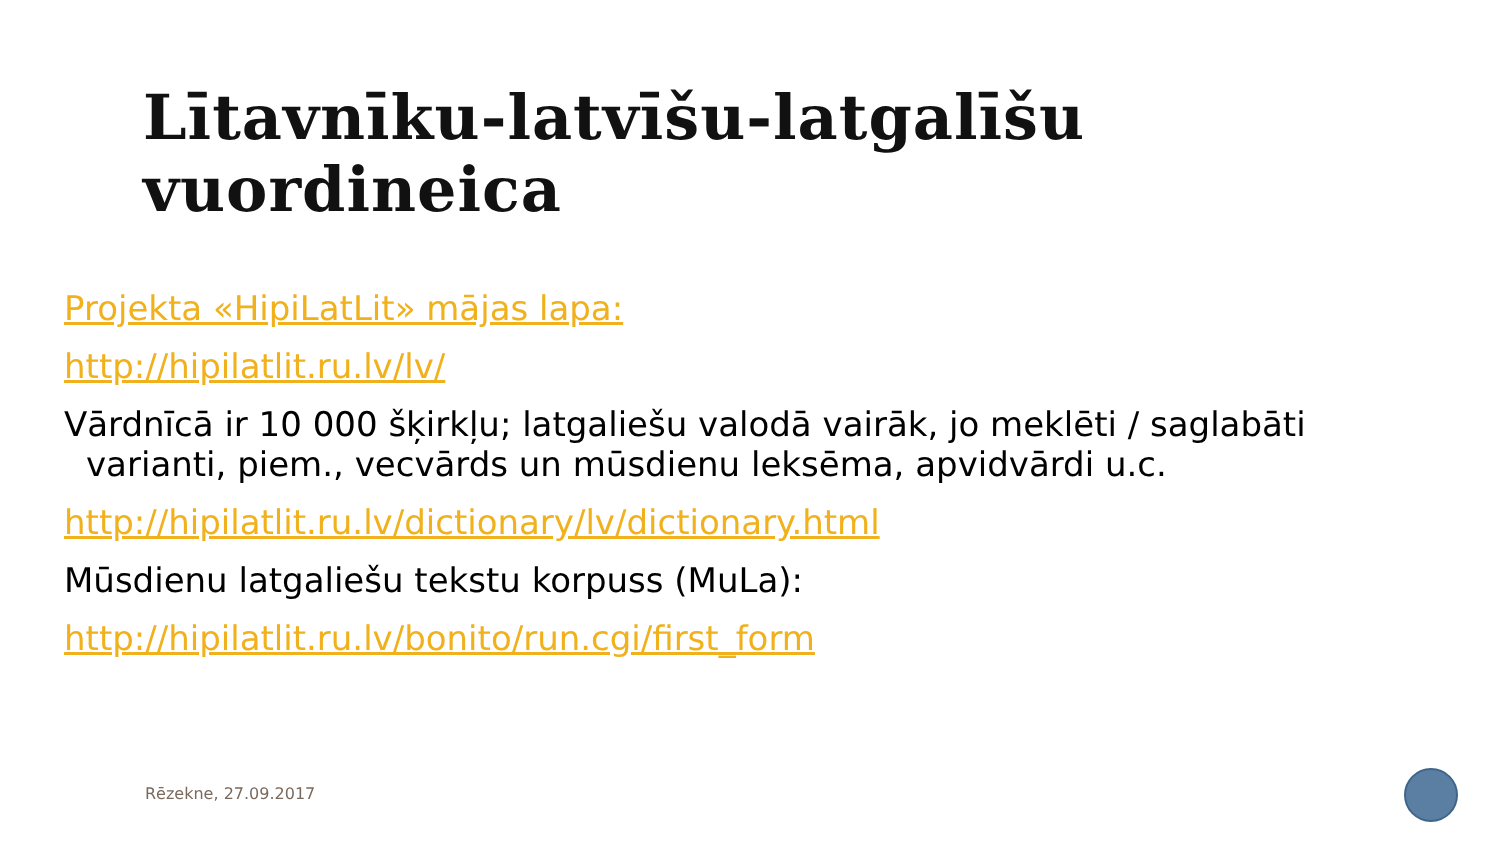Lītavnīku-latvīšu-latgalīšu
vuordineica
Projekta «HipiLatLit» mājas lapa:
http://hipilatlit.ru.lv/lv/
Vārdnīcā ir 10 000 šķirkļu; latgaliešu valodā vairāk, jo meklēti / saglabāti variant​i, piem., vecvārds un mūsdienu leksēma, apvidvārdi u.c.
http://hipilatlit.ru.lv/dictionary/lv/dictionary.html
Mūsdienu latgaliešu tekstu korpuss (MuLa):
http://hipilatlit.ru.lv/bonito/run.cgi/first_form
Rēzekne, 27.09.2017